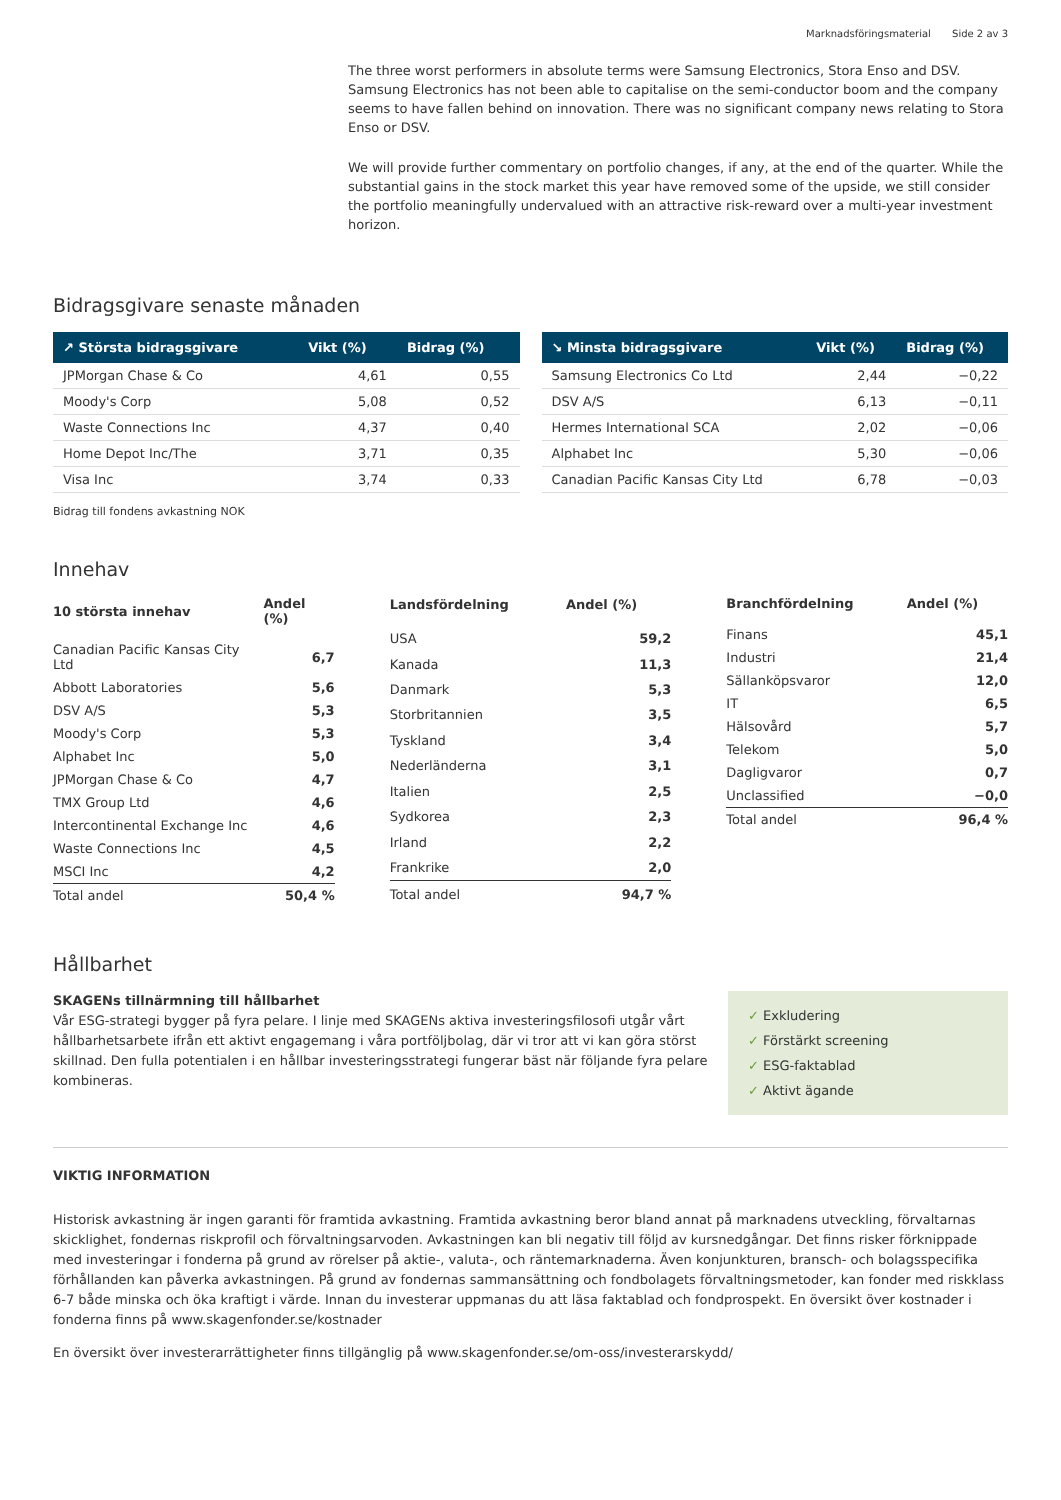Marknadsföringsmaterial Side 2 av 3
The three worst performers in absolute terms were Samsung Electronics, Stora Enso and DSV. Samsung Electronics has not been able to capitalise on the semi-conductor boom and the company seems to have fallen behind on innovation. There was no significant company news relating to Stora Enso or DSV.
We will provide further commentary on portfolio changes, if any, at the end of the quarter. While the substantial gains in the stock market this year have removed some of the upside, we still consider the portfolio meaningfully undervalued with an attractive risk-reward over a multi-year investment horizon.
Bidragsgivare senaste månaden
| ↗ Största bidragsgivare | Vikt (%) | Bidrag (%) |
| --- | --- | --- |
| JPMorgan Chase & Co | 4,61 | 0,55 |
| Moody's Corp | 5,08 | 0,52 |
| Waste Connections Inc | 4,37 | 0,40 |
| Home Depot Inc/The | 3,71 | 0,35 |
| Visa Inc | 3,74 | 0,33 |
| ↘ Minsta bidragsgivare | Vikt (%) | Bidrag (%) |
| --- | --- | --- |
| Samsung Electronics Co Ltd | 2,44 | −0,22 |
| DSV A/S | 6,13 | −0,11 |
| Hermes International SCA | 2,02 | −0,06 |
| Alphabet Inc | 5,30 | −0,06 |
| Canadian Pacific Kansas City Ltd | 6,78 | −0,03 |
Bidrag till fondens avkastning NOK
Innehav
| 10 största innehav | Andel (%) |
| --- | --- |
| Canadian Pacific Kansas City Ltd | 6,7 |
| Abbott Laboratories | 5,6 |
| DSV A/S | 5,3 |
| Moody's Corp | 5,3 |
| Alphabet Inc | 5,0 |
| JPMorgan Chase & Co | 4,7 |
| TMX Group Ltd | 4,6 |
| Intercontinental Exchange Inc | 4,6 |
| Waste Connections Inc | 4,5 |
| MSCI Inc | 4,2 |
| Total andel | 50,4 % |
| Landsfördelning | Andel (%) |
| --- | --- |
| USA | 59,2 |
| Kanada | 11,3 |
| Danmark | 5,3 |
| Storbritannien | 3,5 |
| Tyskland | 3,4 |
| Nederländerna | 3,1 |
| Italien | 2,5 |
| Sydkorea | 2,3 |
| Irland | 2,2 |
| Frankrike | 2,0 |
| Total andel | 94,7 % |
| Branchfördelning | Andel (%) |
| --- | --- |
| Finans | 45,1 |
| Industri | 21,4 |
| Sällanköpsvaror | 12,0 |
| IT | 6,5 |
| Hälsovård | 5,7 |
| Telekom | 5,0 |
| Dagligvaror | 0,7 |
| Unclassified | −0,0 |
| Total andel | 96,4 % |
Hållbarhet
SKAGENs tillnärmning till hållbarhet
Vår ESG-strategi bygger på fyra pelare. I linje med SKAGENs aktiva investeringsfilosofi utgår vårt hållbarhetsarbete ifrån ett aktivt engagemang i våra portföljbolag, där vi tror att vi kan göra störst skillnad. Den fulla potentialen i en hållbar investeringsstrategi fungerar bäst när följande fyra pelare kombineras.
✓ Exkludering
✓ Förstärkt screening
✓ ESG-faktablad
✓ Aktivt ägande
VIKTIG INFORMATION
Historisk avkastning är ingen garanti för framtida avkastning. Framtida avkastning beror bland annat på marknadens utveckling, förvaltarnas skicklighet, fondernas riskprofil och förvaltningsarvoden. Avkastningen kan bli negativ till följd av kursnedgångar. Det finns risker förknippade med investeringar i fonderna på grund av rörelser på aktie-, valuta-, och räntemarknaderna. Även konjunkturen, bransch- och bolagsspecifika förhållanden kan påverka avkastningen. På grund av fondernas sammansättning och fondbolagets förvaltningsmetoder, kan fonder med riskklass 6-7 både minska och öka kraftigt i värde. Innan du investerar uppmanas du att läsa faktablad och fondprospekt. En översikt över kostnader i fonderna finns på www.skagenfonder.se/kostnader
En översikt över investerarrättigheter finns tillgänglig på www.skagenfonder.se/om-oss/investerarskydd/